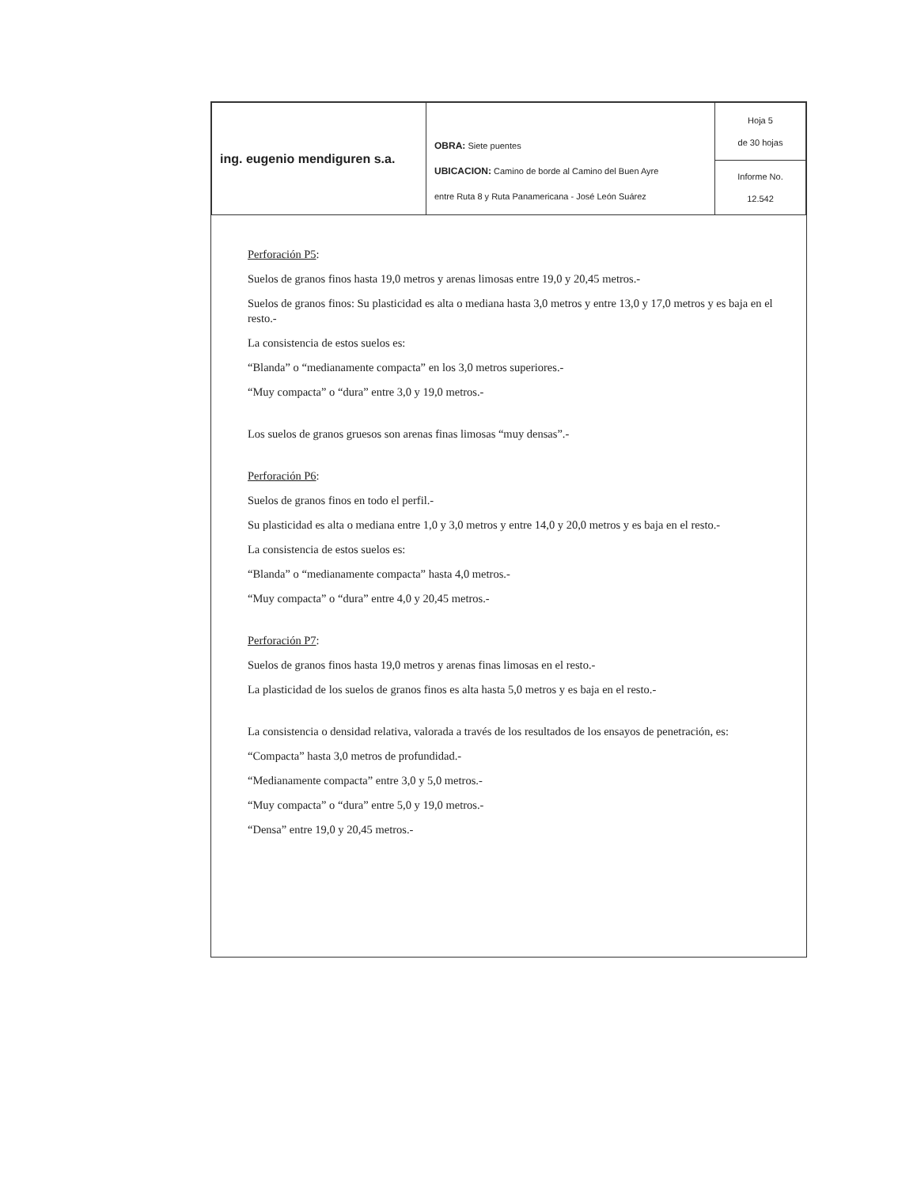| ing. eugenio mendiguren s.a. | OBRA: Siete puentes UBICACION: Camino de borde al Camino del Buen Ayre entre Ruta 8 y Ruta Panamericana - José León Suárez | Hoja 5 de 30 hojas |
| | | Informe No. 12.542 |
Perforación P5:
Suelos de granos finos hasta 19,0 metros y arenas limosas entre 19,0 y 20,45 metros.-
Suelos de granos finos: Su plasticidad es alta o mediana hasta 3,0 metros y entre 13,0 y 17,0 metros y es baja en el resto.-
La consistencia de estos suelos es:
“Blanda” o “medianamente compacta” en los 3,0 metros superiores.-
“Muy compacta” o “dura” entre 3,0 y 19,0 metros.-
Los suelos de granos gruesos son arenas finas limosas “muy densas”.-
Perforación P6:
Suelos de granos finos en todo el perfil.-
Su plasticidad es alta o mediana entre 1,0 y 3,0 metros y entre 14,0 y 20,0 metros y es baja en el resto.-
La consistencia de estos suelos es:
“Blanda” o “medianamente compacta” hasta 4,0 metros.-
“Muy compacta” o “dura” entre 4,0 y 20,45 metros.-
Perforación P7:
Suelos de granos finos hasta 19,0 metros y arenas finas limosas en el resto.-
La plasticidad de los suelos de granos finos es alta hasta 5,0 metros y es baja en el resto.-
La consistencia o densidad relativa, valorada a través de los resultados de los ensayos de penetración, es:
“Compacta” hasta 3,0 metros de profundidad.-
“Medianamente compacta” entre 3,0 y 5,0 metros.-
“Muy compacta” o “dura” entre 5,0 y 19,0 metros.-
“Densa” entre 19,0 y 20,45 metros.-